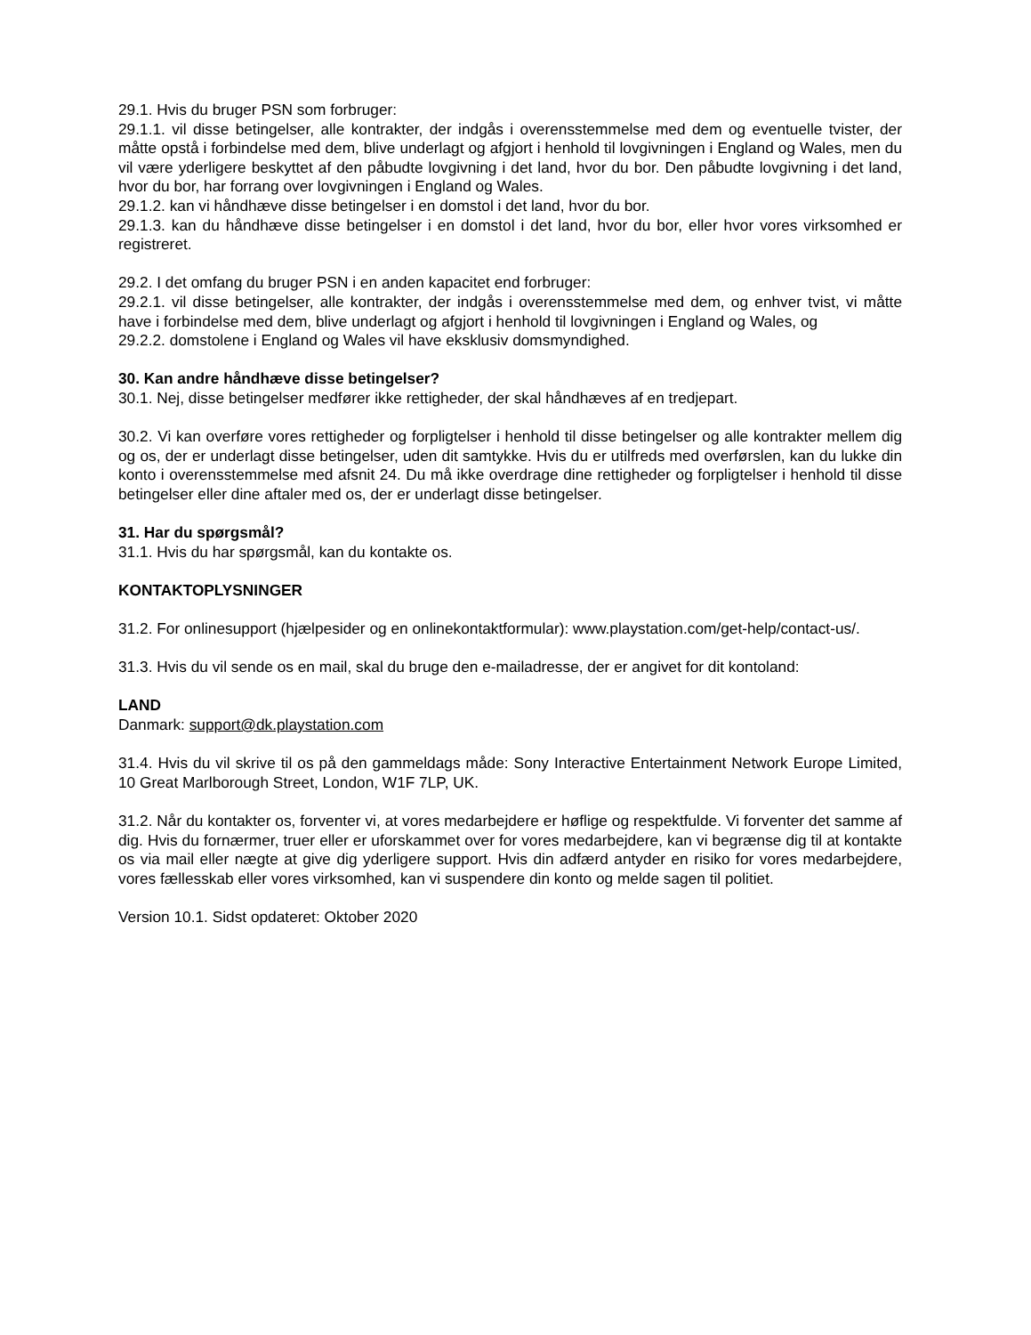29.1. Hvis du bruger PSN som forbruger:
29.1.1. vil disse betingelser, alle kontrakter, der indgås i overensstemmelse med dem og eventuelle tvister, der måtte opstå i forbindelse med dem, blive underlagt og afgjort i henhold til lovgivningen i England og Wales, men du vil være yderligere beskyttet af den påbudte lovgivning i det land, hvor du bor. Den påbudte lovgivning i det land, hvor du bor, har forrang over lovgivningen i England og Wales.
29.1.2. kan vi håndhæve disse betingelser i en domstol i det land, hvor du bor.
29.1.3. kan du håndhæve disse betingelser i en domstol i det land, hvor du bor, eller hvor vores virksomhed er registreret.
29.2. I det omfang du bruger PSN i en anden kapacitet end forbruger:
29.2.1. vil disse betingelser, alle kontrakter, der indgås i overensstemmelse med dem, og enhver tvist, vi måtte have i forbindelse med dem, blive underlagt og afgjort i henhold til lovgivningen i England og Wales, og
29.2.2. domstolene i England og Wales vil have eksklusiv domsmyndighed.
30. Kan andre håndhæve disse betingelser?
30.1. Nej, disse betingelser medfører ikke rettigheder, der skal håndhæves af en tredjepart.
30.2. Vi kan overføre vores rettigheder og forpligtelser i henhold til disse betingelser og alle kontrakter mellem dig og os, der er underlagt disse betingelser, uden dit samtykke. Hvis du er utilfreds med overførslen, kan du lukke din konto i overensstemmelse med afsnit 24. Du må ikke overdrage dine rettigheder og forpligtelser i henhold til disse betingelser eller dine aftaler med os, der er underlagt disse betingelser.
31. Har du spørgsmål?
31.1. Hvis du har spørgsmål, kan du kontakte os.
KONTAKTOPLYSNINGER
31.2. For onlinesupport (hjælpesider og en onlinekontaktformular): www.playstation.com/get-help/contact-us/.
31.3. Hvis du vil sende os en mail, skal du bruge den e-mailadresse, der er angivet for dit kontoland:
LAND
Danmark: support@dk.playstation.com
31.4. Hvis du vil skrive til os på den gammeldags måde: Sony Interactive Entertainment Network Europe Limited, 10 Great Marlborough Street, London, W1F 7LP, UK.
31.2. Når du kontakter os, forventer vi, at vores medarbejdere er høflige og respektfulde. Vi forventer det samme af dig. Hvis du fornærmer, truer eller er uforskammet over for vores medarbejdere, kan vi begrænse dig til at kontakte os via mail eller nægte at give dig yderligere support. Hvis din adfærd antyder en risiko for vores medarbejdere, vores fællesskab eller vores virksomhed, kan vi suspendere din konto og melde sagen til politiet.
Version 10.1. Sidst opdateret: Oktober 2020